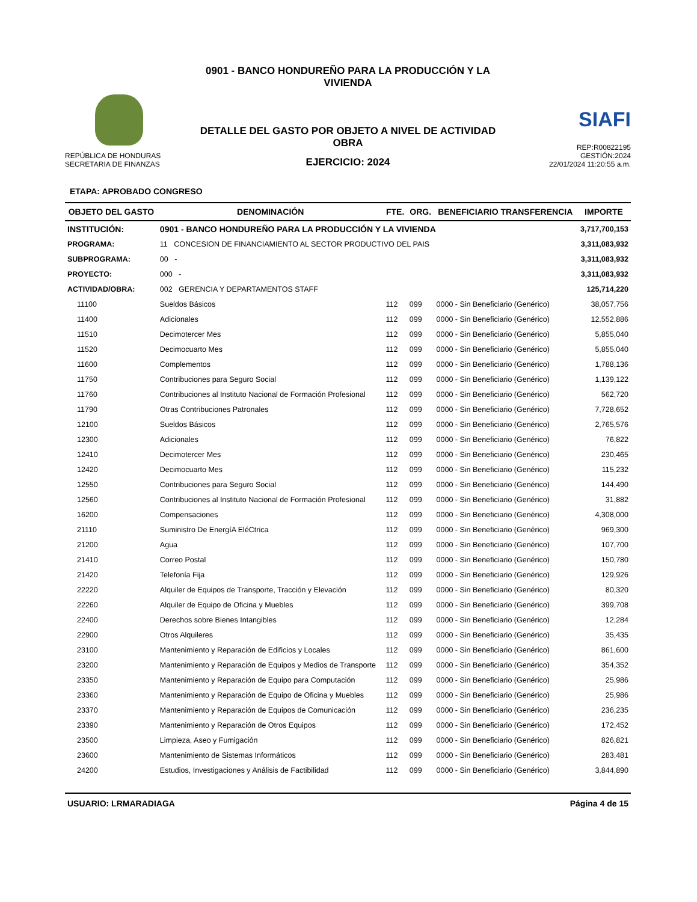REPÚBLICA DE HONDURAS
SECRETARIA DE FINANZAS
0901 - BANCO HONDUREÑO PARA LA PRODUCCIÓN Y LA VIVIENDA
DETALLE DEL GASTO POR OBJETO A NIVEL DE ACTIVIDAD OBRA
EJERCICIO: 2024
SIAFI
REP:R00822195
GESTIÓN:2024
22/01/2024 11:20:55 a.m.
ETAPA: APROBADO CONGRESO
| OBJETO DEL GASTO | DENOMINACIÓN | FTE. | ORG. | BENEFICIARIO TRANSFERENCIA | IMPORTE |
| --- | --- | --- | --- | --- | --- |
| INSTITUCIÓN: | 0901 - BANCO HONDUREÑO PARA LA PRODUCCIÓN Y LA VIVIENDA | | | | 3,717,700,153 |
| PROGRAMA: | 11 CONCESION DE FINANCIAMIENTO AL SECTOR PRODUCTIVO DEL PAIS | | | | 3,311,083,932 |
| SUBPROGRAMA: | 00 - | | | | 3,311,083,932 |
| PROYECTO: | 000 - | | | | 3,311,083,932 |
| ACTIVIDAD/OBRA: | 002 GERENCIA Y DEPARTAMENTOS STAFF | | | | 125,714,220 |
| 11100 | Sueldos Básicos | 112 | 099 | 0000 - Sin Beneficiario (Genérico) | 38,057,756 |
| 11400 | Adicionales | 112 | 099 | 0000 - Sin Beneficiario (Genérico) | 12,552,886 |
| 11510 | Decimotercer Mes | 112 | 099 | 0000 - Sin Beneficiario (Genérico) | 5,855,040 |
| 11520 | Decimocuarto Mes | 112 | 099 | 0000 - Sin Beneficiario (Genérico) | 5,855,040 |
| 11600 | Complementos | 112 | 099 | 0000 - Sin Beneficiario (Genérico) | 1,788,136 |
| 11750 | Contribuciones para Seguro Social | 112 | 099 | 0000 - Sin Beneficiario (Genérico) | 1,139,122 |
| 11760 | Contribuciones al Instituto Nacional de Formación Profesional | 112 | 099 | 0000 - Sin Beneficiario (Genérico) | 562,720 |
| 11790 | Otras Contribuciones Patronales | 112 | 099 | 0000 - Sin Beneficiario (Genérico) | 7,728,652 |
| 12100 | Sueldos Básicos | 112 | 099 | 0000 - Sin Beneficiario (Genérico) | 2,765,576 |
| 12300 | Adicionales | 112 | 099 | 0000 - Sin Beneficiario (Genérico) | 76,822 |
| 12410 | Decimotercer Mes | 112 | 099 | 0000 - Sin Beneficiario (Genérico) | 230,465 |
| 12420 | Decimocuarto Mes | 112 | 099 | 0000 - Sin Beneficiario (Genérico) | 115,232 |
| 12550 | Contribuciones para Seguro Social | 112 | 099 | 0000 - Sin Beneficiario (Genérico) | 144,490 |
| 12560 | Contribuciones al Instituto Nacional de Formación Profesional | 112 | 099 | 0000 - Sin Beneficiario (Genérico) | 31,882 |
| 16200 | Compensaciones | 112 | 099 | 0000 - Sin Beneficiario (Genérico) | 4,308,000 |
| 21110 | Suministro De EnergíA EléCtrica | 112 | 099 | 0000 - Sin Beneficiario (Genérico) | 969,300 |
| 21200 | Agua | 112 | 099 | 0000 - Sin Beneficiario (Genérico) | 107,700 |
| 21410 | Correo Postal | 112 | 099 | 0000 - Sin Beneficiario (Genérico) | 150,780 |
| 21420 | Telefonía Fija | 112 | 099 | 0000 - Sin Beneficiario (Genérico) | 129,926 |
| 22220 | Alquiler de Equipos de Transporte, Tracción y Elevación | 112 | 099 | 0000 - Sin Beneficiario (Genérico) | 80,320 |
| 22260 | Alquiler de Equipo de Oficina y Muebles | 112 | 099 | 0000 - Sin Beneficiario (Genérico) | 399,708 |
| 22400 | Derechos sobre Bienes Intangibles | 112 | 099 | 0000 - Sin Beneficiario (Genérico) | 12,284 |
| 22900 | Otros Alquileres | 112 | 099 | 0000 - Sin Beneficiario (Genérico) | 35,435 |
| 23100 | Mantenimiento y Reparación de Edificios y Locales | 112 | 099 | 0000 - Sin Beneficiario (Genérico) | 861,600 |
| 23200 | Mantenimiento y Reparación de Equipos y Medios de Transporte | 112 | 099 | 0000 - Sin Beneficiario (Genérico) | 354,352 |
| 23350 | Mantenimiento y Reparación de Equipo para Computación | 112 | 099 | 0000 - Sin Beneficiario (Genérico) | 25,986 |
| 23360 | Mantenimiento y Reparación de Equipo de Oficina y Muebles | 112 | 099 | 0000 - Sin Beneficiario (Genérico) | 25,986 |
| 23370 | Mantenimiento y Reparación de Equipos de Comunicación | 112 | 099 | 0000 - Sin Beneficiario (Genérico) | 236,235 |
| 23390 | Mantenimiento y Reparación de Otros Equipos | 112 | 099 | 0000 - Sin Beneficiario (Genérico) | 172,452 |
| 23500 | Limpieza, Aseo y Fumigación | 112 | 099 | 0000 - Sin Beneficiario (Genérico) | 826,821 |
| 23600 | Mantenimiento de Sistemas Informáticos | 112 | 099 | 0000 - Sin Beneficiario (Genérico) | 283,481 |
| 24200 | Estudios, Investigaciones y Análisis de Factibilidad | 112 | 099 | 0000 - Sin Beneficiario (Genérico) | 3,844,890 |
USUARIO: LRMARADIAGA Página 4 de 15